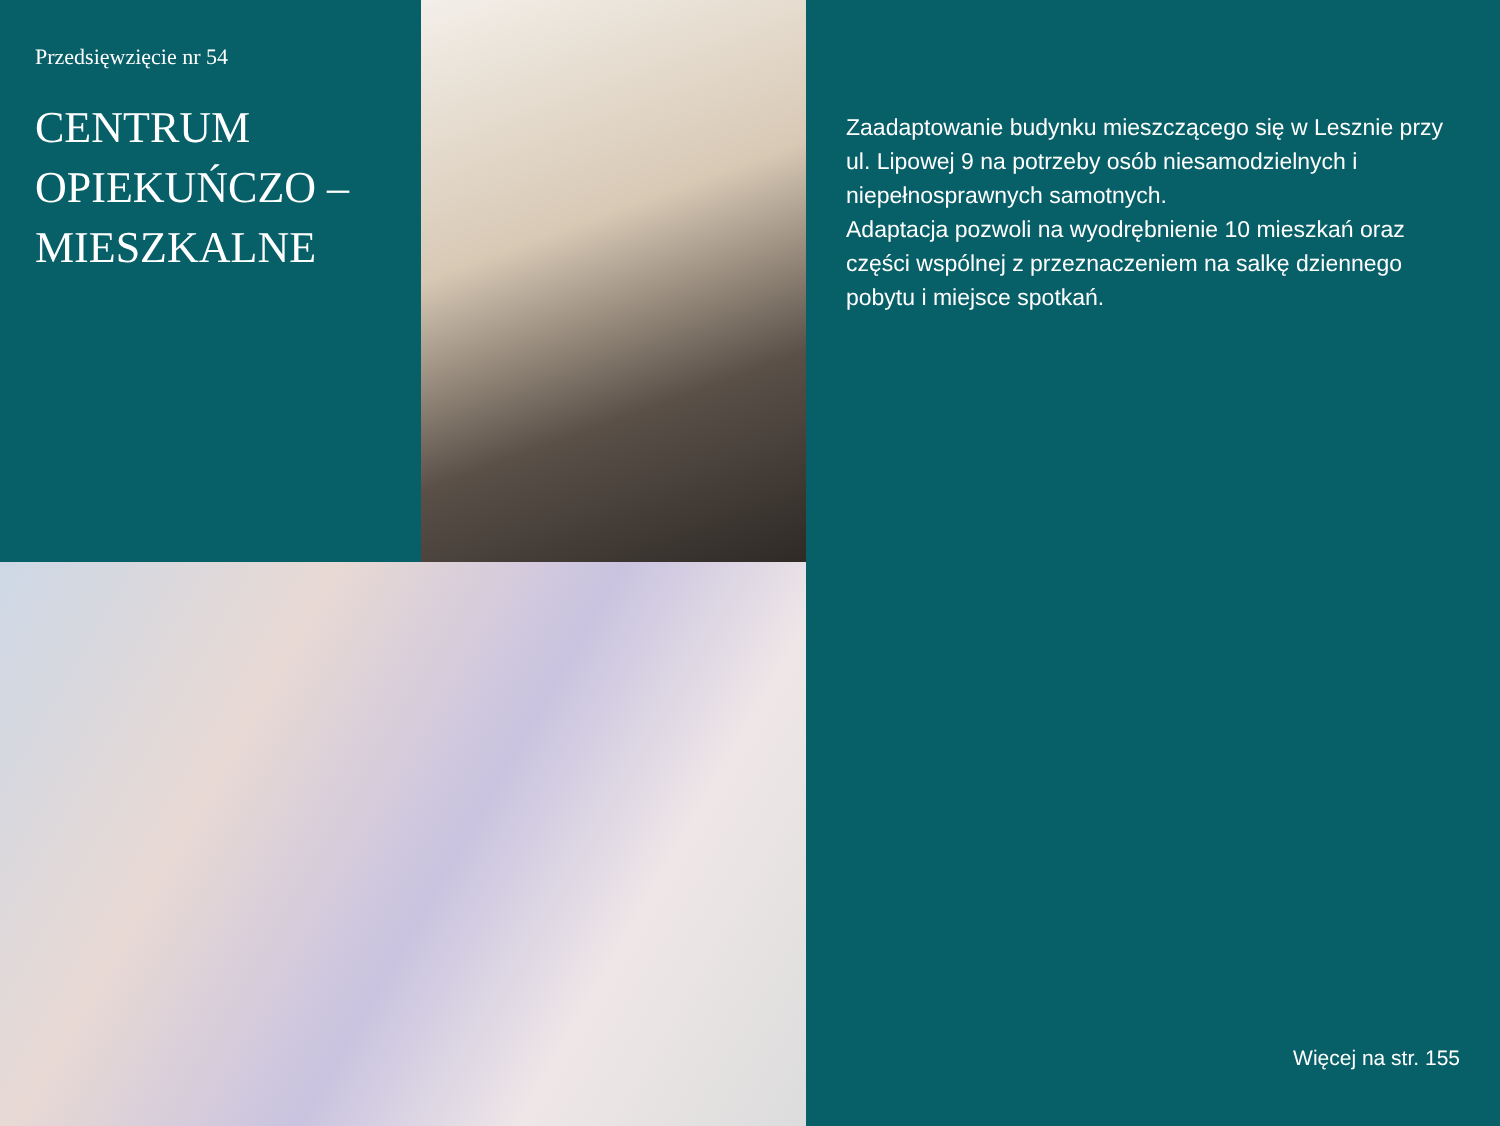Przedsięwzięcie nr 54
CENTRUM
OPIEKUŃCZO –
MIESZKALNE
Zaadaptowanie budynku mieszczącego się w Lesznie przy ul. Lipowej 9 na potrzeby osób niesamodzielnych i niepełnosprawnych samotnych.
Adaptacja pozwoli na wyodrębnienie 10 mieszkań oraz części wspólnej z przeznaczeniem na salkę dziennego pobytu i miejsce spotkań.
Więcej na str. 155